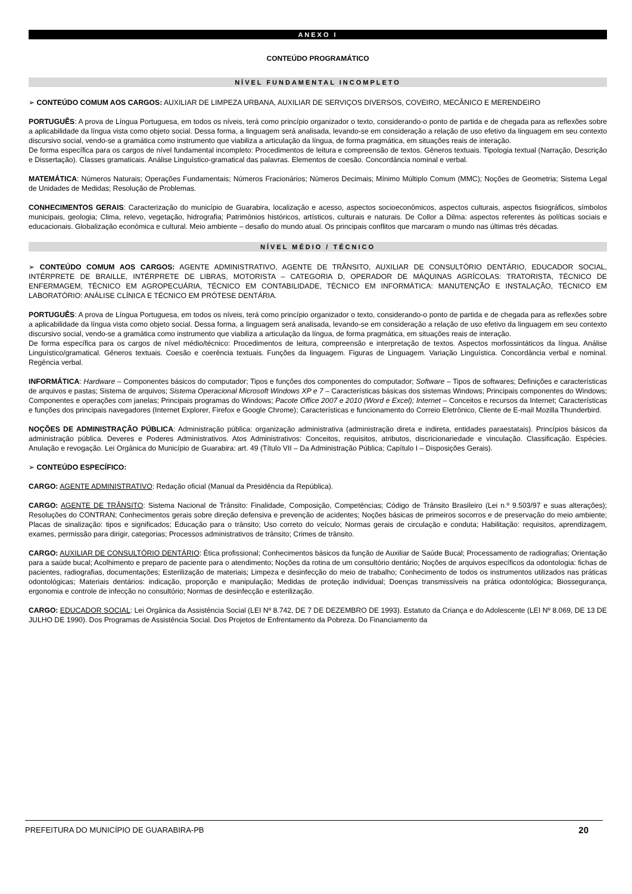ANEXO I
CONTEÚDO PROGRAMÁTICO
NÍVEL FUNDAMENTAL INCOMPLETO
➢ CONTEÚDO COMUM AOS CARGOS: AUXILIAR DE LIMPEZA URBANA, AUXILIAR DE SERVIÇOS DIVERSOS, COVEIRO, MECÂNICO E MERENDEIRO
PORTUGUÊS: A prova de Língua Portuguesa, em todos os níveis, terá como princípio organizador o texto, considerando-o ponto de partida e de chegada para as reflexões sobre a aplicabilidade da língua vista como objeto social. Dessa forma, a linguagem será analisada, levando-se em consideração a relação de uso efetivo da linguagem em seu contexto discursivo social, vendo-se a gramática como instrumento que viabiliza a articulação da língua, de forma pragmática, em situações reais de interação.
De forma específica para os cargos de nível fundamental incompleto: Procedimentos de leitura e compreensão de textos. Gêneros textuais. Tipologia textual (Narração, Descrição e Dissertação). Classes gramaticais. Análise Linguístico-gramatical das palavras. Elementos de coesão. Concordância nominal e verbal.
MATEMÁTICA: Números Naturais; Operações Fundamentais; Números Fracionários; Números Decimais; Mínimo Múltiplo Comum (MMC); Noções de Geometria; Sistema Legal de Unidades de Medidas; Resolução de Problemas.
CONHECIMENTOS GERAIS: Caracterização do município de Guarabira, localização e acesso, aspectos socioeconômicos, aspectos culturais, aspectos fisiográficos, símbolos municipais, geologia; Clima, relevo, vegetação, hidrografia; Patrimônios históricos, artísticos, culturais e naturais. De Collor a Dilma: aspectos referentes às políticas sociais e educacionais. Globalização econômica e cultural. Meio ambiente – desafio do mundo atual. Os principais conflitos que marcaram o mundo nas últimas três décadas.
NÍVEL MÉDIO / TÉCNICO
➢ CONTEÚDO COMUM AOS CARGOS: AGENTE ADMINISTRATIVO, AGENTE DE TRÂNSITO, AUXILIAR DE CONSULTÓRIO DENTÁRIO, EDUCADOR SOCIAL, INTÉRPRETE DE BRAILLE, INTÉRPRETE DE LIBRAS, MOTORISTA – CATEGORIA D, OPERADOR DE MÁQUINAS AGRÍCOLAS: TRATORISTA, TÉCNICO DE ENFERMAGEM, TÉCNICO EM AGROPECUÁRIA, TÉCNICO EM CONTABILIDADE, TÉCNICO EM INFORMÁTICA: MANUTENÇÃO E INSTALAÇÃO, TÉCNICO EM LABORATÓRIO: ANÁLISE CLÍNICA E TÉCNICO EM PRÓTESE DENTÁRIA.
PORTUGUÊS: A prova de Língua Portuguesa, em todos os níveis, terá como princípio organizador o texto, considerando-o ponto de partida e de chegada para as reflexões sobre a aplicabilidade da língua vista como objeto social. Dessa forma, a linguagem será analisada, levando-se em consideração a relação de uso efetivo da linguagem em seu contexto discursivo social, vendo-se a gramática como instrumento que viabiliza a articulação da língua, de forma pragmática, em situações reais de interação.
De forma específica para os cargos de nível médio/técnico: Procedimentos de leitura, compreensão e interpretação de textos. Aspectos morfossintáticos da língua. Análise Linguístico/gramatical. Gêneros textuais. Coesão e coerência textuais. Funções da linguagem. Figuras de Linguagem. Variação Linguística. Concordância verbal e nominal. Regência verbal.
INFORMÁTICA: Hardware – Componentes básicos do computador; Tipos e funções dos componentes do computador; Software – Tipos de softwares; Definições e características de arquivos e pastas; Sistema de arquivos; Sistema Operacional Microsoft Windows XP e 7 – Características básicas dos sistemas Windows; Principais componentes do Windows; Componentes e operações com janelas; Principais programas do Windows; Pacote Office 2007 e 2010 (Word e Excel); Internet – Conceitos e recursos da Internet; Características e funções dos principais navegadores (Internet Explorer, Firefox e Google Chrome); Características e funcionamento do Correio Eletrônico, Cliente de E-mail Mozilla Thunderbird.
NOÇÕES DE ADMINISTRAÇÃO PÚBLICA: Administração pública: organização administrativa (administração direta e indireta, entidades paraestatais). Princípios básicos da administração pública. Deveres e Poderes Administrativos. Atos Administrativos: Conceitos, requisitos, atributos, discricionariedade e vinculação. Classificação. Espécies. Anulação e revogação. Lei Orgânica do Município de Guarabira: art. 49 (Título VII – Da Administração Pública; Capítulo I – Disposições Gerais).
➢ CONTEÚDO ESPECÍFICO:
CARGO: AGENTE ADMINISTRATIVO: Redação oficial (Manual da Presidência da República).
CARGO: AGENTE DE TRÂNSITO: Sistema Nacional de Trânsito: Finalidade, Composição, Competências; Código de Trânsito Brasileiro (Lei n.º 9.503/97 e suas alterações); Resoluções do CONTRAN; Conhecimentos gerais sobre direção defensiva e prevenção de acidentes; Noções básicas de primeiros socorros e de preservação do meio ambiente; Placas de sinalização: tipos e significados; Educação para o trânsito; Uso correto do veículo; Normas gerais de circulação e conduta; Habilitação: requisitos, aprendizagem, exames, permissão para dirigir, categorias; Processos administrativos de trânsito; Crimes de trânsito.
CARGO: AUXILIAR DE CONSULTÓRIO DENTÁRIO: Ética profissional; Conhecimentos básicos da função de Auxiliar de Saúde Bucal; Processamento de radiografias; Orientação para a saúde bucal; Acolhimento e preparo de paciente para o atendimento; Noções da rotina de um consultório dentário; Noções de arquivos específicos da odontologia: fichas de pacientes, radiografias, documentações; Esterilização de materiais; Limpeza e desinfecção do meio de trabalho; Conhecimento de todos os instrumentos utilizados nas práticas odontológicas; Materiais dentários: indicação, proporção e manipulação; Medidas de proteção individual; Doenças transmissíveis na prática odontológica; Biossegurança, ergonomia e controle de infecção no consultório; Normas de desinfecção e esterilização.
CARGO: EDUCADOR SOCIAL: Lei Orgânica da Assistência Social (LEI Nº 8.742, DE 7 DE DEZEMBRO DE 1993). Estatuto da Criança e do Adolescente (LEI Nº 8.069, DE 13 DE JULHO DE 1990). Dos Programas de Assistência Social. Dos Projetos de Enfrentamento da Pobreza. Do Financiamento da
PREFEITURA DO MUNICÍPIO DE GUARABIRA-PB 20